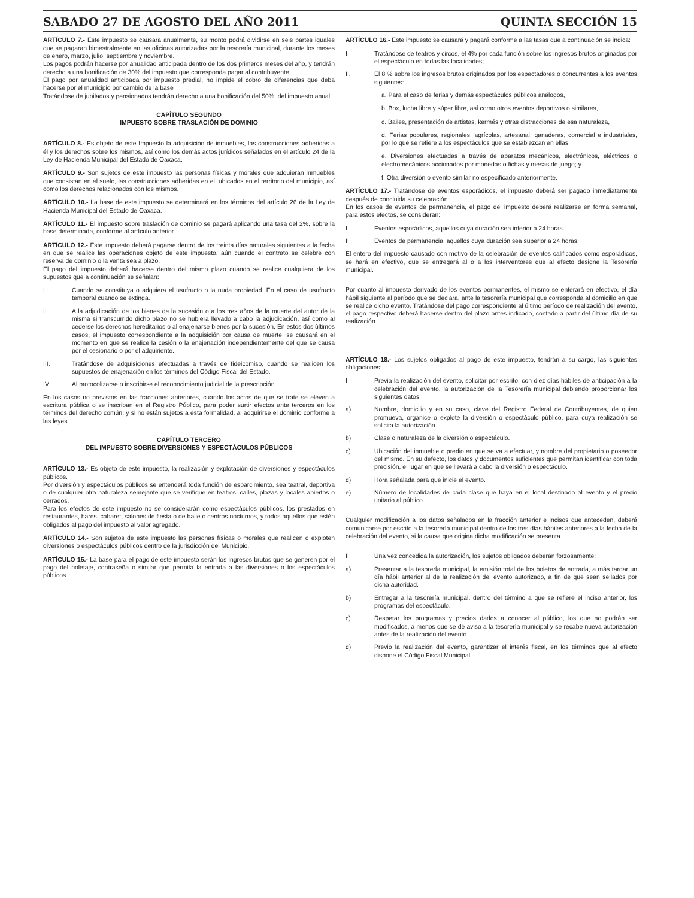SABADO 27 DE AGOSTO DEL AÑO 2011 QUINTA SECCIÓN 15
ARTÍCULO 7.- Este impuesto se causara anualmente, su monto podrá dividirse en seis partes iguales que se pagaran bimestralmente en las oficinas autorizadas por la tesorería municipal, durante los meses de enero, marzo, julio, septiembre y noviembre.
Los pagos podrán hacerse por anualidad anticipada dentro de los dos primeros meses del año, y tendrán derecho a una bonificación de 30% del impuesto que corresponda pagar al contribuyente.
El pago por anualidad anticipada por impuesto predial, no impide el cobro de diferencias que deba hacerse por el municipio por cambio de la base
Tratándose de jubilados y pensionados tendrán derecho a una bonificación del 50%, del impuesto anual.
CAPÍTULO SEGUNDO
IMPUESTO SOBRE TRASLACIÓN DE DOMINIO
ARTÍCULO 8.- Es objeto de este Impuesto la adquisición de inmuebles, las construcciones adheridas a él y los derechos sobre los mismos, así como los demás actos jurídicos señalados en el artículo 24 de la Ley de Hacienda Municipal del Estado de Oaxaca.
ARTÍCULO 9.- Son sujetos de este impuesto las personas físicas y morales que adquieran inmuebles que consistan en el suelo, las construcciones adheridas en el, ubicados en el territorio del municipio, así como los derechos relacionados con los mismos.
ARTÍCULO 10.- La base de este impuesto se determinará en los términos del artículo 26 de la Ley de Hacienda Municipal del Estado de Oaxaca.
ARTÍCULO 11.- El impuesto sobre traslación de dominio se pagará aplicando una tasa del 2%, sobre la base determinada, conforme al artículo anterior.
ARTÍCULO 12.- Este impuesto deberá pagarse dentro de los treinta días naturales siguientes a la fecha en que se realice las operaciones objeto de este impuesto, aún cuando el contrato se celebre con reserva de dominio o la venta sea a plazo.
El pago del impuesto deberá hacerse dentro del mismo plazo cuando se realice cualquiera de los supuestos que a continuación se señalan:
I. Cuando se constituya o adquiera el usufructo o la nuda propiedad. En el caso de usufructo temporal cuando se extinga.
II. A la adjudicación de los bienes de la sucesión o a los tres años de la muerte del autor de la misma si transcurrido dicho plazo no se hubiera llevado a cabo la adjudicación, así como al cederse los derechos hereditarios o al enajenarse bienes por la sucesión. En estos dos últimos casos, el impuesto correspondiente a la adquisición por causa de muerte, se causará en el momento en que se realice la cesión o la enajenación independientemente del que se causa por el cesionario o por el adquiriente.
III. Tratándose de adquisiciones efectuadas a través de fideicomiso, cuando se realicen los supuestos de enajenación en los términos del Código Fiscal del Estado.
IV. Al protocolizarse o inscribirse el reconocimiento judicial de la prescripción.
En los casos no previstos en las fracciones anteriores, cuando los actos de que se trate se eleven a escritura pública o se inscriban en el Registro Público, para poder surtir efectos ante terceros en los términos del derecho común; y si no están sujetos a esta formalidad, al adquirirse el dominio conforme a las leyes.
CAPÍTULO TERCERO
DEL IMPUESTO SOBRE DIVERSIONES Y ESPECTÁCULOS PÚBLICOS
ARTÍCULO 13.- Es objeto de este impuesto, la realización y explotación de diversiones y espectáculos públicos.
Por diversión y espectáculos públicos se entenderá toda función de esparcimiento, sea teatral, deportiva o de cualquier otra naturaleza semejante que se verifique en teatros, calles, plazas y locales abiertos o cerrados.
Para los efectos de este impuesto no se considerarán como espectáculos públicos, los prestados en restaurantes, bares, cabaret, salones de fiesta o de baile o centros nocturnos, y todos aquellos que estén obligados al pago del impuesto al valor agregado.
ARTÍCULO 14.- Son sujetos de este impuesto las personas físicas o morales que realicen o exploten diversiones o espectáculos públicos dentro de la jurisdicción del Municipio.
ARTÍCULO 15.- La base para el pago de este impuesto serán los ingresos brutos que se generen por el pago del boletaje, contraseña o similar que permita la entrada a las diversiones o los espectáculos públicos.
ARTÍCULO 16.- Este impuesto se causará y pagará conforme a las tasas que a continuación se indica:
I. Tratándose de teatros y circos, el 4% por cada función sobre los ingresos brutos originados por el espectáculo en todas las localidades;
II. El 8 % sobre los ingresos brutos originados por los espectadores o concurrentes a los eventos siguientes:
a. Para el caso de ferias y demás espectáculos públicos análogos,
b. Box, lucha libre y súper libre, así como otros eventos deportivos o similares,
c. Bailes, presentación de artistas, kermés y otras distracciones de esa naturaleza,
d. Ferias populares, regionales, agrícolas, artesanal, ganaderas, comercial e industriales, por lo que se refiere a los espectáculos que se establezcan en ellas,
e. Diversiones efectuadas a través de aparatos mecánicos, electrónicos, eléctricos o electromecánicos accionados por monedas o fichas y mesas de juego; y
f. Otra diversión o evento similar no especificado anteriormente.
ARTÍCULO 17.- Tratándose de eventos esporádicos, el impuesto deberá ser pagado inmediatamente después de concluida su celebración.
En los casos de eventos de permanencia, el pago del impuesto deberá realizarse en forma semanal, para estos efectos, se consideran:
I Eventos esporádicos, aquellos cuya duración sea inferior a 24 horas.
II Eventos de permanencia, aquellos cuya duración sea superior a 24 horas.
El entero del impuesto causado con motivo de la celebración de eventos calificados como esporádicos, se hará en efectivo, que se entregará al o a los interventores que al efecto designe la Tesorería municipal.
Por cuanto al impuesto derivado de los eventos permanentes, el mismo se enterará en efectivo, el día hábil siguiente al período que se declara, ante la tesorería municipal que corresponda al domicilio en que se realice dicho evento. Tratándose del pago correspondiente al último período de realización del evento, el pago respectivo deberá hacerse dentro del plazo antes indicado, contado a partir del último día de su realización.
ARTÍCULO 18.- Los sujetos obligados al pago de este impuesto, tendrán a su cargo, las siguientes obligaciones:
I Previa la realización del evento, solicitar por escrito, con diez días hábiles de anticipación a la celebración del evento, la autorización de la Tesorería municipal debiendo proporcionar los siguientes datos:
a) Nombre, domicilio y en su caso, clave del Registro Federal de Contribuyentes, de quien promueva, organice o explote la diversión o espectáculo público, para cuya realización se solicita la autorización.
b) Clase o naturaleza de la diversión o espectáculo.
c) Ubicación del inmueble o predio en que se va a efectuar, y nombre del propietario o poseedor del mismo. En su defecto, los datos y documentos suficientes que permitan identificar con toda precisión, el lugar en que se llevará a cabo la diversión o espectáculo.
d) Hora señalada para que inicie el evento.
e) Número de localidades de cada clase que haya en el local destinado al evento y el precio unitario al público.
Cualquier modificación a los datos señalados en la fracción anterior e incisos que anteceden, deberá comunicarse por escrito a la tesorería municipal dentro de los tres días hábiles anteriores a la fecha de la celebración del evento, si la causa que origina dicha modificación se presenta.
II Una vez concedida la autorización, los sujetos obligados deberán forzosamente:
a) Presentar a la tesorería municipal, la emisión total de los boletos de entrada, a más tardar un día hábil anterior al de la realización del evento autorizado, a fin de que sean sellados por dicha autoridad.
b) Entregar a la tesorería municipal, dentro del término a que se refiere el inciso anterior, los programas del espectáculo.
c) Respetar los programas y precios dados a conocer al público, los que no podrán ser modificados, a menos que se dé aviso a la tesorería municipal y se recabe nueva autorización antes de la realización del evento.
d) Previo la realización del evento, garantizar el interés fiscal, en los términos que al efecto dispone el Código Fiscal Municipal.